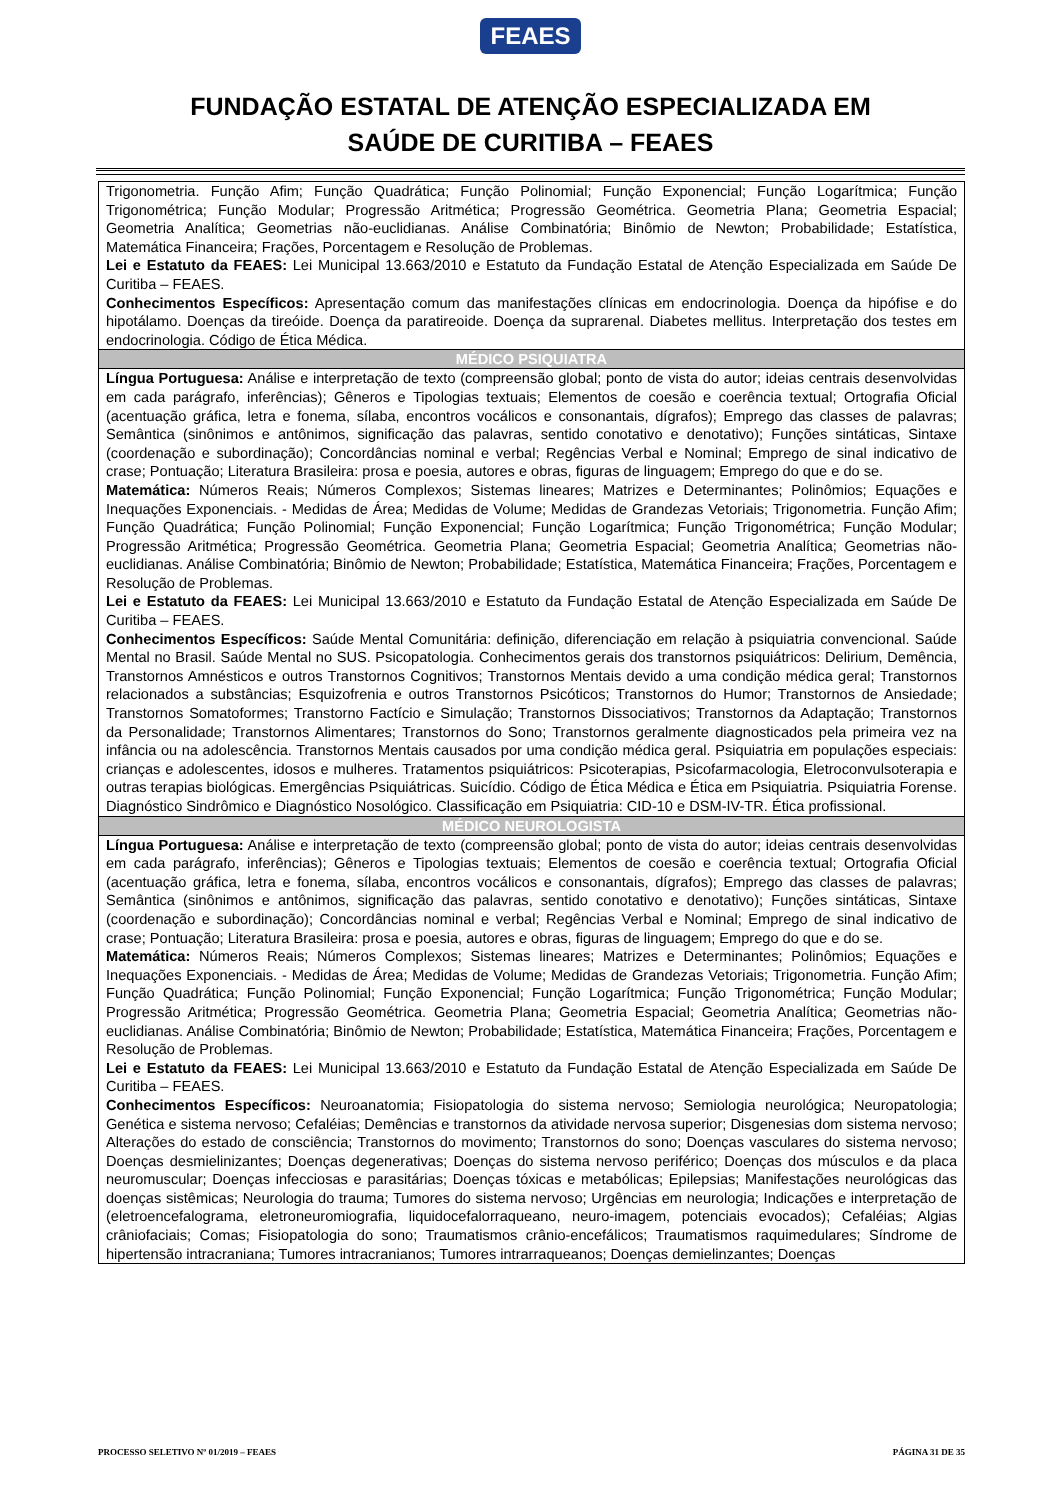FEAES
FUNDAÇÃO ESTATAL DE ATENÇÃO ESPECIALIZADA EM
SAÚDE DE CURITIBA – FEAES
| Trigonometria. Função Afim; Função Quadrática; Função Polinomial; Função Exponencial; Função Logarítmica; Função Trigonométrica; Função Modular; Progressão Aritmética; Progressão Geométrica. Geometria Plana; Geometria Espacial; Geometria Analítica; Geometrias não-euclidianas. Análise Combinatória; Binômio de Newton; Probabilidade; Estatística, Matemática Financeira; Frações, Porcentagem e Resolução de Problemas. Lei e Estatuto da FEAES: Lei Municipal 13.663/2010 e Estatuto da Fundação Estatal de Atenção Especializada em Saúde De Curitiba – FEAES. Conhecimentos Específicos: Apresentação comum das manifestações clínicas em endocrinologia. Doença da hipófise e do hipotálamo. Doenças da tireóide. Doença da paratireoide. Doença da suprarenal. Diabetes mellitus. Interpretação dos testes em endocrinologia. Código de Ética Médica. |
| MÉDICO PSIQUIATRA |
| Língua Portuguesa: Análise e interpretação de texto (compreensão global; ponto de vista do autor; ideias centrais desenvolvidas em cada parágrafo, inferências); Gêneros e Tipologias textuais; Elementos de coesão e coerência textual; Ortografia Oficial (acentuação gráfica, letra e fonema, sílaba, encontros vocálicos e consonantais, dígrafos); Emprego das classes de palavras; Semântica (sinônimos e antônimos, significação das palavras, sentido conotativo e denotativo); Funções sintáticas, Sintaxe (coordenação e subordinação); Concordâncias nominal e verbal; Regências Verbal e Nominal; Emprego de sinal indicativo de crase; Pontuação; Literatura Brasileira: prosa e poesia, autores e obras, figuras de linguagem; Emprego do que e do se. Matemática: Números Reais; Números Complexos; Sistemas lineares; Matrizes e Determinantes; Polinômios; Equações e Inequações Exponenciais. - Medidas de Área; Medidas de Volume; Medidas de Grandezas Vetoriais; Trigonometria. Função Afim; Função Quadrática; Função Polinomial; Função Exponencial; Função Logarítmica; Função Trigonométrica; Função Modular; Progressão Aritmética; Progressão Geométrica. Geometria Plana; Geometria Espacial; Geometria Analítica; Geometrias não-euclidianas. Análise Combinatória; Binômio de Newton; Probabilidade; Estatística, Matemática Financeira; Frações, Porcentagem e Resolução de Problemas. Lei e Estatuto da FEAES: Lei Municipal 13.663/2010 e Estatuto da Fundação Estatal de Atenção Especializada em Saúde De Curitiba – FEAES. Conhecimentos Específicos: Saúde Mental Comunitária: definição, diferenciação em relação à psiquiatria convencional. Saúde Mental no Brasil. Saúde Mental no SUS. Psicopatologia. Conhecimentos gerais dos transtornos psiquiátricos: Delirium, Demência, Transtornos Amnésticos e outros Transtornos Cognitivos; Transtornos Mentais devido a uma condição médica geral; Transtornos relacionados a substâncias; Esquizofrenia e outros Transtornos Psicóticos; Transtornos do Humor; Transtornos de Ansiedade; Transtornos Somatoformes; Transtorno Factício e Simulação; Transtornos Dissociativos; Transtornos da Adaptação; Transtornos da Personalidade; Transtornos Alimentares; Transtornos do Sono; Transtornos geralmente diagnosticados pela primeira vez na infância ou na adolescência. Transtornos Mentais causados por uma condição médica geral. Psiquiatria em populações especiais: crianças e adolescentes, idosos e mulheres. Tratamentos psiquiátricos: Psicoterapias, Psicofarmacologia, Eletroconvulsoterapia e outras terapias biológicas. Emergências Psiquiátricas. Suicídio. Código de Ética Médica e Ética em Psiquiatria. Psiquiatria Forense. Diagnóstico Sindrômico e Diagnóstico Nosológico. Classificação em Psiquiatria: CID-10 e DSM-IV-TR. Ética profissional. |
| MÉDICO NEUROLOGISTA |
| Língua Portuguesa: Análise e interpretação de texto (compreensão global; ponto de vista do autor; ideias centrais desenvolvidas em cada parágrafo, inferências); Gêneros e Tipologias textuais; Elementos de coesão e coerência textual; Ortografia Oficial (acentuação gráfica, letra e fonema, sílaba, encontros vocálicos e consonantais, dígrafos); Emprego das classes de palavras; Semântica (sinônimos e antônimos, significação das palavras, sentido conotativo e denotativo); Funções sintáticas, Sintaxe (coordenação e subordinação); Concordâncias nominal e verbal; Regências Verbal e Nominal; Emprego de sinal indicativo de crase; Pontuação; Literatura Brasileira: prosa e poesia, autores e obras, figuras de linguagem; Emprego do que e do se. Matemática: Números Reais; Números Complexos; Sistemas lineares; Matrizes e Determinantes; Polinômios; Equações e Inequações Exponenciais. - Medidas de Área; Medidas de Volume; Medidas de Grandezas Vetoriais; Trigonometria. Função Afim; Função Quadrática; Função Polinomial; Função Exponencial; Função Logarítmica; Função Trigonométrica; Função Modular; Progressão Aritmética; Progressão Geométrica. Geometria Plana; Geometria Espacial; Geometria Analítica; Geometrias não-euclidianas. Análise Combinatória; Binômio de Newton; Probabilidade; Estatística, Matemática Financeira; Frações, Porcentagem e Resolução de Problemas. Lei e Estatuto da FEAES: Lei Municipal 13.663/2010 e Estatuto da Fundação Estatal de Atenção Especializada em Saúde De Curitiba – FEAES. Conhecimentos Específicos: Neuroanatomia; Fisiopatologia do sistema nervoso; Semiologia neurológica; Neuropatologia; Genética e sistema nervoso; Cefaléias; Demências e transtornos da atividade nervosa superior; Disgenesias dom sistema nervoso; Alterações do estado de consciência; Transtornos do movimento; Transtornos do sono; Doenças vasculares do sistema nervoso; Doenças desmielinizantes; Doenças degenerativas; Doenças do sistema nervoso periférico; Doenças dos músculos e da placa neuromuscular; Doenças infecciosas e parasitárias; Doenças tóxicas e metabólicas; Epilepsias; Manifestações neurológicas das doenças sistêmicas; Neurologia do trauma; Tumores do sistema nervoso; Urgências em neurologia; Indicações e interpretação de (eletroencefalograma, eletroneuromiografia, liquidocefalorraqueano, neuro-imagem, potenciais evocados); Cefaléias; Algias crâniofaciais; Comas; Fisiopatologia do sono; Traumatismos crânio-encefálicos; Traumatismos raquimedulares; Síndrome de hipertensão intracraniana; Tumores intracranianos; Tumores intrarraqueanos; Doenças demielinzantes; Doenças |
PROCESSO SELETIVO Nº 01/2019 – FEAES PÁGINA 31 DE 35